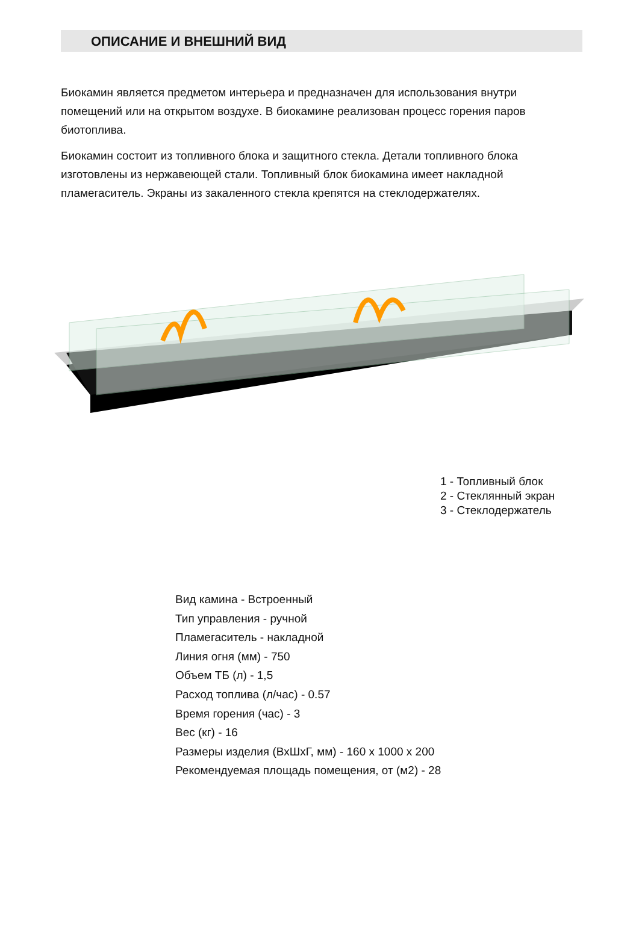ОПИСАНИЕ И ВНЕШНИЙ ВИД
Биокамин является предметом интерьера и предназначен для использования внутри помещений или на открытом воздухе. В биокамине реализован процесс горения паров биотоплива.
Биокамин состоит из топливного блока и защитного стекла. Детали топливного блока изготовлены из нержавеющей стали. Топливный блок биокамина имеет накладной пламегаситель. Экраны из закаленного стекла крепятся на стеклодержателях.
1 - Топливный блок
2 - Стеклянный экран
3 - Стеклодержатель
Вид камина - Встроенный
Тип управления - ручной
Пламегаситель - накладной
Линия огня (мм) - 750
Объем ТБ (л) - 1,5
Расход топлива (л/час) - 0.57
Время горения (час) - 3
Вес (кг) - 16
Размеры изделия (ВхШхГ, мм) - 160 х 1000 х 200
Рекомендуемая площадь помещения, от (м2) - 28